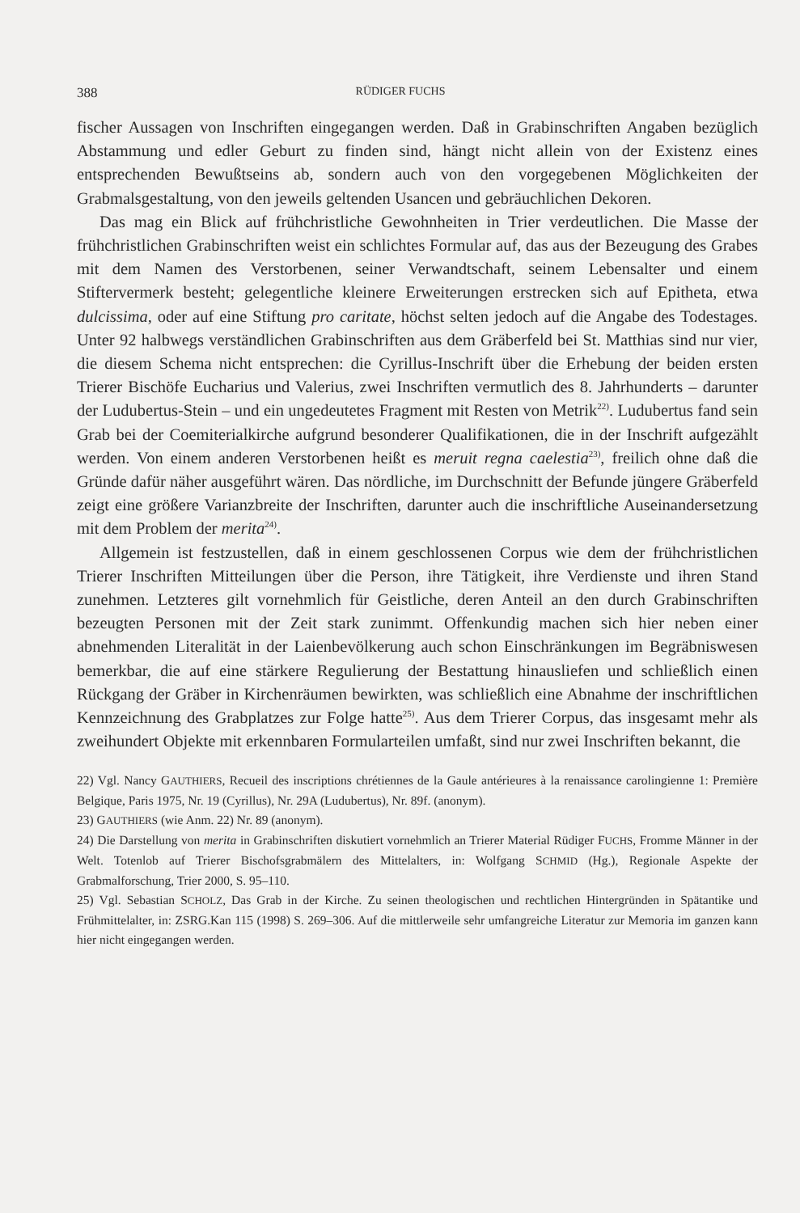388 RÜDIGER FUCHS
fischer Aussagen von Inschriften eingegangen werden. Daß in Grabinschriften Angaben bezüglich Abstammung und edler Geburt zu finden sind, hängt nicht allein von der Existenz eines entsprechenden Bewußtseins ab, sondern auch von den vorgegebenen Möglichkeiten der Grabmalsgestaltung, von den jeweils geltenden Usancen und gebräuchlichen Dekoren.
Das mag ein Blick auf frühchristliche Gewohnheiten in Trier verdeutlichen. Die Masse der frühchristlichen Grabinschriften weist ein schlichtes Formular auf, das aus der Bezeugung des Grabes mit dem Namen des Verstorbenen, seiner Verwandtschaft, seinem Lebensalter und einem Stiftervermerk besteht; gelegentliche kleinere Erweiterungen erstrecken sich auf Epitheta, etwa dulcissima, oder auf eine Stiftung pro caritate, höchst selten jedoch auf die Angabe des Todestages. Unter 92 halbwegs verständlichen Grabinschriften aus dem Gräberfeld bei St. Matthias sind nur vier, die diesem Schema nicht entsprechen: die Cyrillus-Inschrift über die Erhebung der beiden ersten Trierer Bischöfe Eucharius und Valerius, zwei Inschriften vermutlich des 8. Jahrhunderts – darunter der Ludubertus-Stein – und ein ungedeutetes Fragment mit Resten von Metrik<sup>22)</sup>. Ludubertus fand sein Grab bei der Coemiterialkirche aufgrund besonderer Qualifikationen, die in der Inschrift aufgezählt werden. Von einem anderen Verstorbenen heißt es meruit regna caelestia<sup>23)</sup>, freilich ohne daß die Gründe dafür näher ausgeführt wären. Das nördliche, im Durchschnitt der Befunde jüngere Gräberfeld zeigt eine größere Varianzbreite der Inschriften, darunter auch die inschriftliche Auseinandersetzung mit dem Problem der merita<sup>24)</sup>.
Allgemein ist festzustellen, daß in einem geschlossenen Corpus wie dem der frühchristlichen Trierer Inschriften Mitteilungen über die Person, ihre Tätigkeit, ihre Verdienste und ihren Stand zunehmen. Letzteres gilt vornehmlich für Geistliche, deren Anteil an den durch Grabinschriften bezeugten Personen mit der Zeit stark zunimmt. Offenkundig machen sich hier neben einer abnehmenden Literalität in der Laienbevölkerung auch schon Einschränkungen im Begräbniswesen bemerkbar, die auf eine stärkere Regulierung der Bestattung hinausliefen und schließlich einen Rückgang der Gräber in Kirchenräumen bewirkten, was schließlich eine Abnahme der inschriftlichen Kennzeichnung des Grabplatzes zur Folge hatte<sup>25)</sup>. Aus dem Trierer Corpus, das insgesamt mehr als zweihundert Objekte mit erkennbaren Formularteilen umfaßt, sind nur zwei Inschriften bekannt, die
22) Vgl. Nancy GAUTHIERS, Recueil des inscriptions chrétiennes de la Gaule antérieures à la renaissance carolingienne 1: Première Belgique, Paris 1975, Nr. 19 (Cyrillus), Nr. 29A (Ludubertus), Nr. 89f. (anonym).
23) GAUTHIERS (wie Anm. 22) Nr. 89 (anonym).
24) Die Darstellung von merita in Grabinschriften diskutiert vornehmlich an Trierer Material Rüdiger FUCHS, Fromme Männer in der Welt. Totenlob auf Trierer Bischofsgrabmälern des Mittelalters, in: Wolfgang SCHMID (Hg.), Regionale Aspekte der Grabmalforschung, Trier 2000, S. 95–110.
25) Vgl. Sebastian SCHOLZ, Das Grab in der Kirche. Zu seinen theologischen und rechtlichen Hintergründen in Spätantike und Frühmittelalter, in: ZSRG.Kan 115 (1998) S. 269–306. Auf die mittlerweile sehr umfangreiche Literatur zur Memoria im ganzen kann hier nicht eingegangen werden.